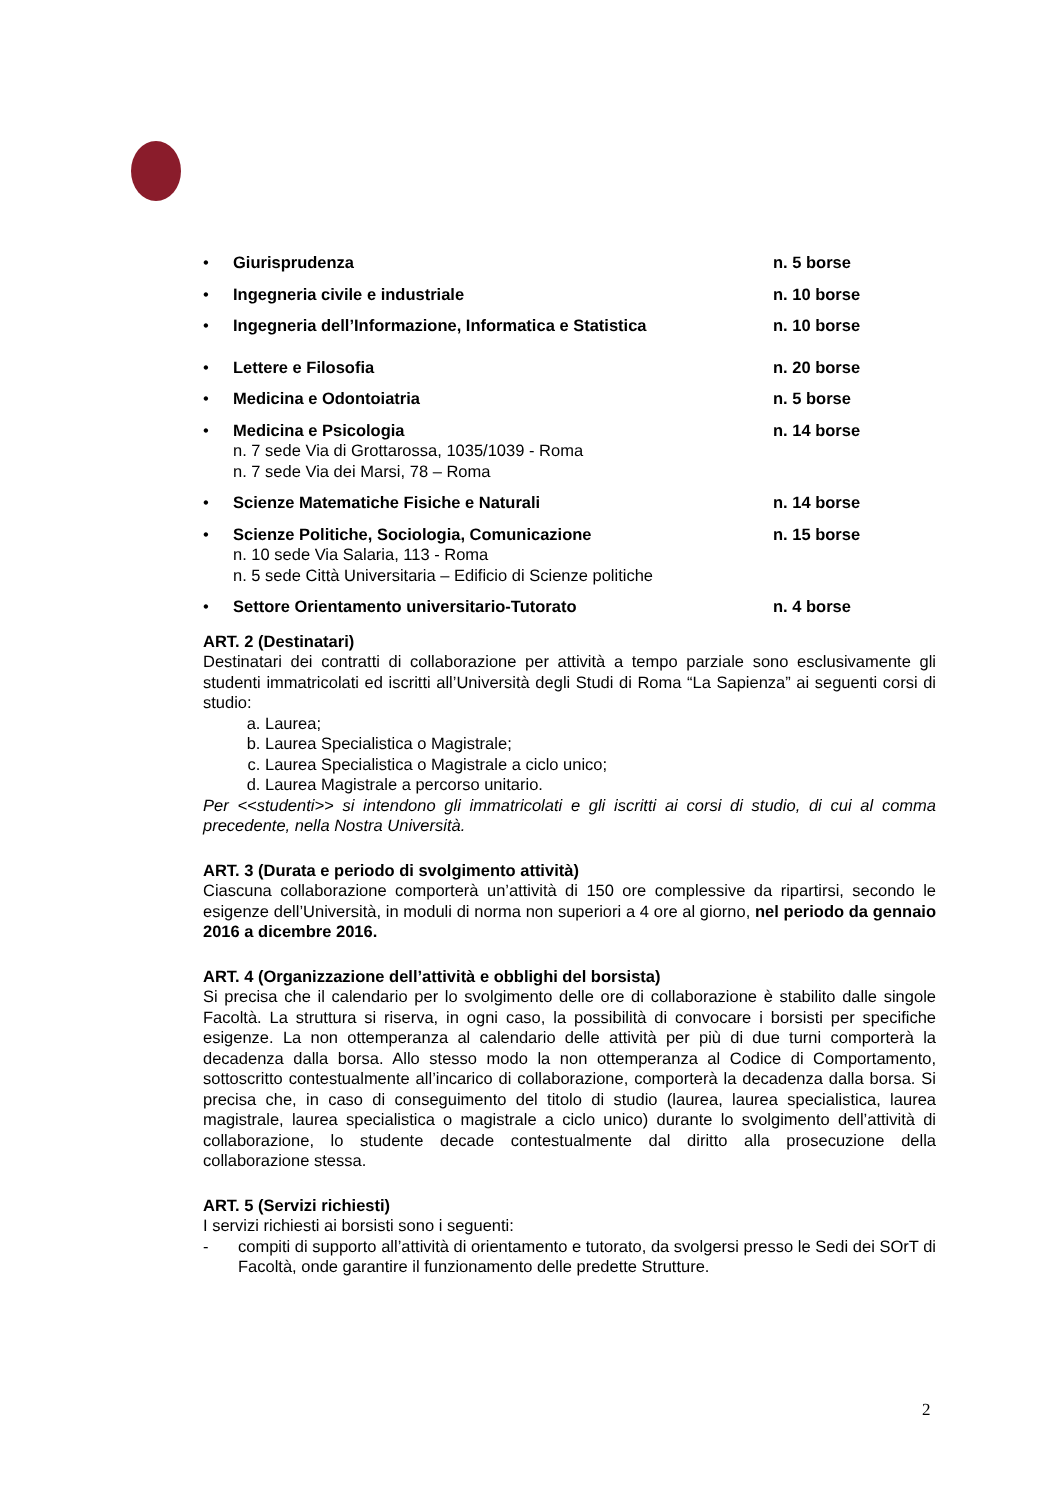• Giurisprudenza n. 5 borse
• Ingegneria civile e industriale n. 10 borse
• Ingegneria dell’Informazione, Informatica e Statistica n. 10 borse
• Lettere e Filosofia n. 20 borse
• Medicina e Odontoiatria n. 5 borse
• Medicina e Psicologia n. 14 borse
n. 7 sede Via di Grottarossa, 1035/1039 - Roma
n. 7 sede Via dei Marsi, 78 – Roma
• Scienze Matematiche Fisiche e Naturali n. 14 borse
• Scienze Politiche, Sociologia, Comunicazione n. 15 borse
n. 10 sede Via Salaria, 113 - Roma
n. 5 sede Città Universitaria – Edificio di Scienze politiche
• Settore Orientamento universitario-Tutorato n. 4 borse
ART. 2 (Destinatari)
Destinatari dei contratti di collaborazione per attività a tempo parziale sono esclusivamente gli studenti immatricolati ed iscritti all’Università degli Studi di Roma “La Sapienza” ai seguenti corsi di studio:
a. Laurea;
b. Laurea Specialistica o Magistrale;
c. Laurea Specialistica o Magistrale a ciclo unico;
d. Laurea Magistrale a percorso unitario.
Per <<studenti>> si intendono gli immatricolati e gli iscritti ai corsi di studio, di cui al comma precedente, nella Nostra Università.
ART. 3 (Durata e periodo di svolgimento attività)
Ciascuna collaborazione comporterà un’attività di 150 ore complessive da ripartirsi, secondo le esigenze dell’Università, in moduli di norma non superiori a 4 ore al giorno, nel periodo da gennaio 2016 a dicembre 2016.
ART. 4 (Organizzazione dell’attività e obblighi del borsista)
Si precisa che il calendario per lo svolgimento delle ore di collaborazione è stabilito dalle singole Facoltà. La struttura si riserva, in ogni caso, la possibilità di convocare i borsisti per specifiche esigenze. La non ottemperanza al calendario delle attività per più di due turni comporterà la decadenza dalla borsa. Allo stesso modo la non ottemperanza al Codice di Comportamento, sottoscritto contestualmente all’incarico di collaborazione, comporterà la decadenza dalla borsa. Si precisa che, in caso di conseguimento del titolo di studio (laurea, laurea specialistica, laurea magistrale, laurea specialistica o magistrale a ciclo unico) durante lo svolgimento dell’attività di collaborazione, lo studente decade contestualmente dal diritto alla prosecuzione della collaborazione stessa.
ART. 5 (Servizi richiesti)
I servizi richiesti ai borsisti sono i seguenti:
- compiti di supporto all’attività di orientamento e tutorato, da svolgersi presso le Sedi dei SOrT di Facoltà, onde garantire il funzionamento delle predette Strutture.
2